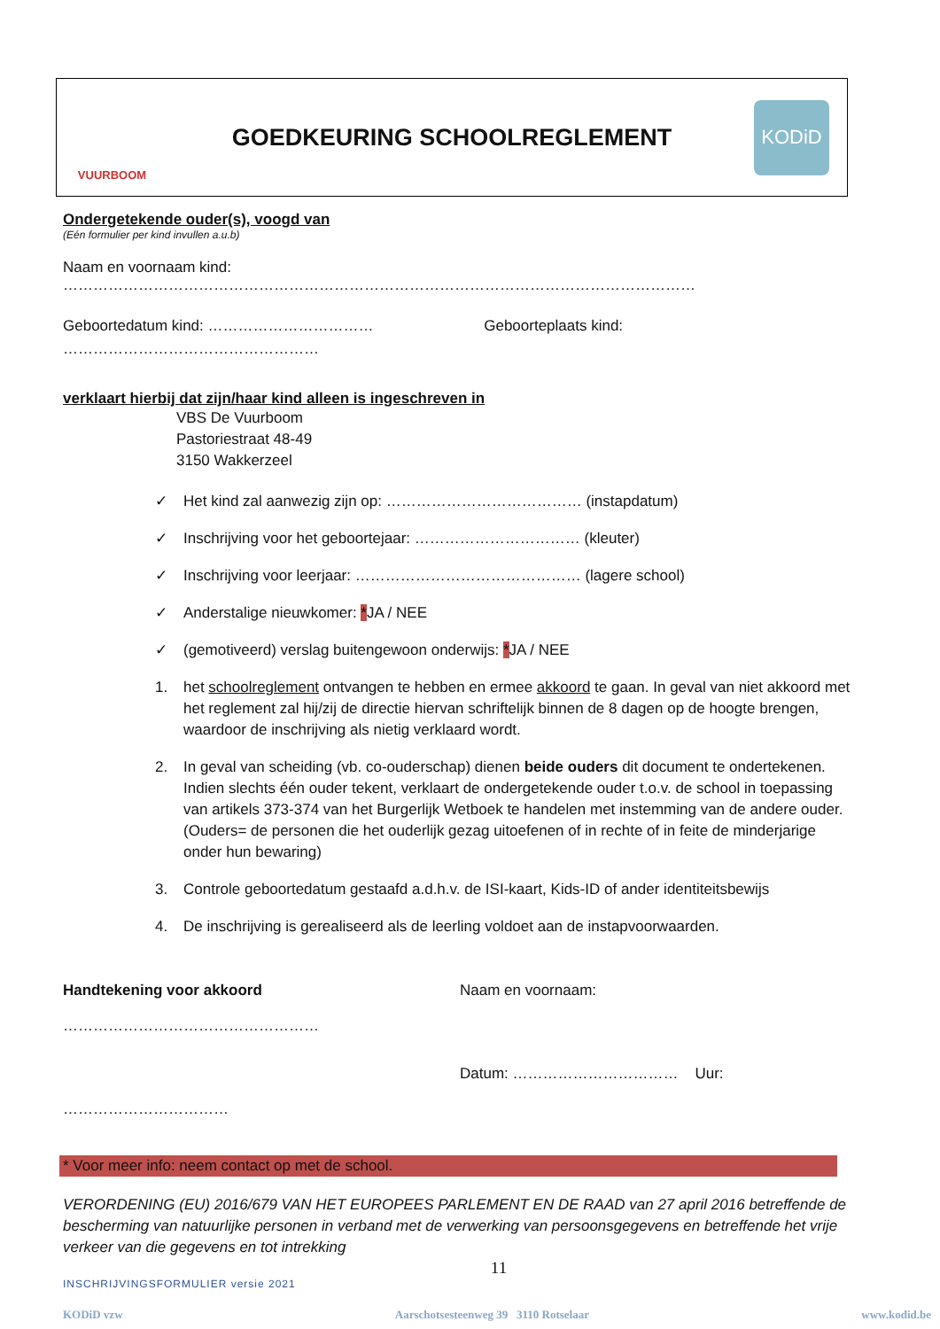VUURBOOM
GOEDKEURING SCHOOLREGLEMENT
KODiD
Ondergetekende ouder(s), voogd van
(Eén formulier per kind invullen a.u.b)
Naam en voornaam kind: ………………………………………………………………………………………………………………
Geboortedatum kind: …………………………… Geboorteplaats kind:
……………………………………………
verklaart hierbij dat zijn/haar kind alleen is ingeschreven in
VBS De Vuurboom
Pastoriestraat 48-49
3150 Wakkerzeel
✓ Het kind zal aanwezig zijn op: ………………………………… (instapdatum)
✓ Inschrijving voor het geboortejaar: …………………………… (kleuter)
✓ Inschrijving voor leerjaar: ……………………………………… (lagere school)
✓ Anderstalige nieuwkomer: *JA / NEE
✓ (gemotiveerd) verslag buitengewoon onderwijs: *JA / NEE
1. het schoolreglement ontvangen te hebben en ermee akkoord te gaan. In geval van niet akkoord met het reglement zal hij/zij de directie hiervan schriftelijk binnen de 8 dagen op de hoogte brengen, waardoor de inschrijving als nietig verklaard wordt.
2. In geval van scheiding (vb. co-ouderschap) dienen beide ouders dit document te ondertekenen. Indien slechts één ouder tekent, verklaart de ondergetekende ouder t.o.v. de school in toepassing van artikels 373-374 van het Burgerlijk Wetboek te handelen met instemming van de andere ouder. (Ouders= de personen die het ouderlijk gezag uitoefenen of in rechte of in feite de minderjarige onder hun bewaring)
3. Controle geboortedatum gestaafd a.d.h.v. de ISI-kaart, Kids-ID of ander identiteitsbewijs
4. De inschrijving is gerealiseerd als de leerling voldoet aan de instapvoorwaarden.
Handtekening voor akkoord
……………………………………………
Naam en voornaam:
…………………………… Datum: …………………………… Uur:
* Voor meer info: neem contact op met de school.
VERORDENING (EU) 2016/679 VAN HET EUROPEES PARLEMENT EN DE RAAD van 27 april 2016 betreffende de bescherming van natuurlijke personen in verband met de verwerking van persoonsgegevens en betreffende het vrije verkeer van die gegevens en tot intrekking
11
INSCHRIJVINGSFORMULIER versie 2021
KODiD vzw Aarschotsesteenweg 39 3110 Rotselaar www.kodid.be